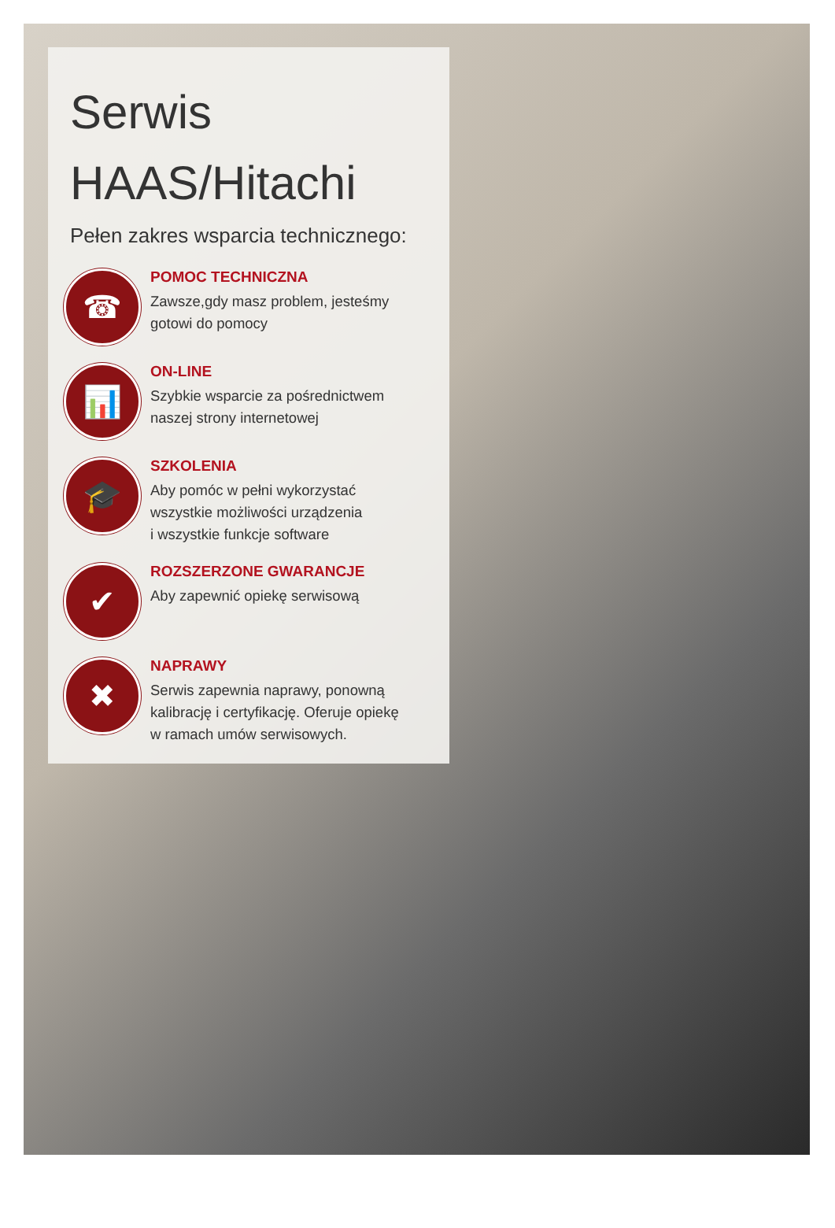Serwis
HAAS/Hitachi
Pełen zakres wsparcia technicznego:
☎
POMOC TECHNICZNA
Zawsze,gdy masz problem, jesteśmy
gotowi do pomocy
📊
ON-LINE
Szybkie wsparcie za pośrednictwem
naszej strony internetowej
🎓
SZKOLENIA
Aby pomóc w pełni wykorzystać
wszystkie możliwości urządzenia
i wszystkie funkcje software
✔
ROZSZERZONE GWARANCJE
Aby zapewnić opiekę serwisową
✖
NAPRAWY
Serwis zapewnia naprawy, ponowną
kalibrację i certyfikację. Oferuje opiekę
w ramach umów serwisowych.